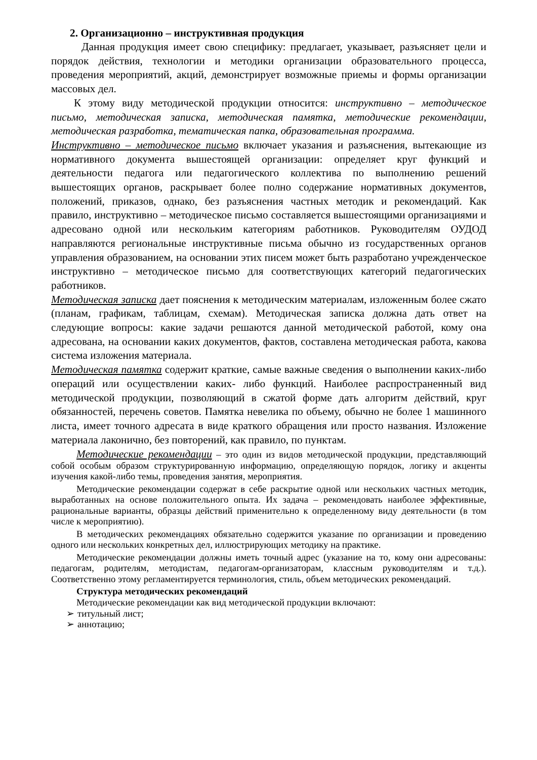2. Организационно – инструктивная продукция
Данная продукция имеет свою специфику: предлагает, указывает, разъясняет цели и порядок действия, технологии и методики организации образовательного процесса, проведения мероприятий, акций, демонстрирует возможные приемы и формы организации массовых дел.
К этому виду методической продукции относится: инструктивно – методическое письмо, методическая записка, методическая памятка, методические рекомендации, методическая разработка, тематическая папка, образовательная программа.
Инструктивно – методическое письмо включает указания и разъяснения, вытекающие из нормативного документа вышестоящей организации: определяет круг функций и деятельности педагога или педагогического коллектива по выполнению решений вышестоящих органов, раскрывает более полно содержание нормативных документов, положений, приказов, однако, без разъяснения частных методик и рекомендаций. Как правило, инструктивно – методическое письмо составляется вышестоящими организациями и адресовано одной или нескольким категориям работников. Руководителям ОУДОД направляются региональные инструктивные письма обычно из государственных органов управления образованием, на основании этих писем может быть разработано учрежденческое инструктивно – методическое письмо для соответствующих категорий педагогических работников.
Методическая записка дает пояснения к методическим материалам, изложенным более сжато (планам, графикам, таблицам, схемам). Методическая записка должна дать ответ на следующие вопросы: какие задачи решаются данной методической работой, кому она адресована, на основании каких документов, фактов, составлена методическая работа, какова система изложения материала.
Методическая памятка содержит краткие, самые важные сведения о выполнении каких-либо операций или осуществлении каких- либо функций. Наиболее распространенный вид методической продукции, позволяющий в сжатой форме дать алгоритм действий, круг обязанностей, перечень советов. Памятка невелика по объему, обычно не более 1 машинного листа, имеет точного адресата в виде краткого обращения или просто названия. Изложение материала лаконично, без повторений, как правило, по пунктам.
Методические рекомендации – это один из видов методической продукции, представляющий собой особым образом структурированную информацию, определяющую порядок, логику и акценты изучения какой-либо темы, проведения занятия, мероприятия.
Методические рекомендации содержат в себе раскрытие одной или нескольких частных методик, выработанных на основе положительного опыта. Их задача – рекомендовать наиболее эффективные, рациональные варианты, образцы действий применительно к определенному виду деятельности (в том числе к мероприятию).
В методических рекомендациях обязательно содержится указание по организации и проведению одного или нескольких конкретных дел, иллюстрирующих методику на практике.
Методические рекомендации должны иметь точный адрес (указание на то, кому они адресованы: педагогам, родителям, методистам, педагогам-организаторам, классным руководителям и т.д.). Соответственно этому регламентируется терминология, стиль, объем методических рекомендаций.
Структура методических рекомендаций
Методические рекомендации как вид методической продукции включают:
➢ титульный лист;
➢ аннотацию;